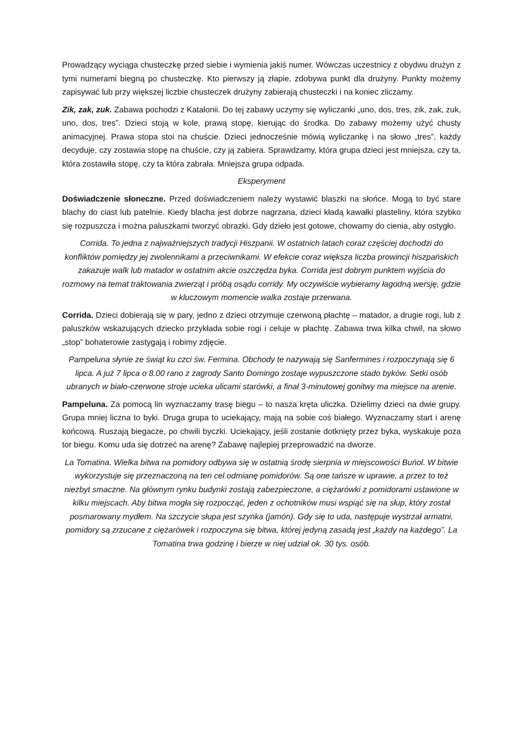Prowadzący wyciąga chusteczkę przed siebie i wymienia jakiś numer. Wówczas uczestnicy z obydwu drużyn z tymi numerami biegną po chusteczkę. Kto pierwszy ją złapie, zdobywa punkt dla drużyny. Punkty możemy zapisywać lub przy większej liczbie chusteczek drużyny zabierają chusteczki i na koniec zliczamy.
Zik, zak, zuk. Zabawa pochodzi z Katalonii. Do tej zabawy uczymy się wyliczanki „uno, dos, tres, zik, zak, zuk, uno, dos, tres”. Dzieci stoją w kole, prawą stopę, kierując do środka. Do zabawy możemy użyć chusty animacyjnej. Prawa stopa stoi na chuście. Dzieci jednocześnie mówią wyliczankę i na słowo „tres”, każdy decyduje, czy zostawia stopę na chuście, czy ją zabiera. Sprawdzamy, która grupa dzieci jest mniejsza, czy ta, która zostawiła stopę, czy ta która zabrała. Mniejsza grupa odpada.
Eksperyment
Doświadczenie słoneczne. Przed doświadczeniem należy wystawić blaszki na słońce. Mogą to być stare blachy do ciast lub patelnie. Kiedy blacha jest dobrze nagrzana, dzieci kładą kawałki plasteliny, która szybko się rozpuszcza i można paluszkami tworzyć obrazki. Gdy dzieło jest gotowe, chowamy do cienia, aby ostygło.
Corrida. To jedna z najważniejszych tradycji Hiszpanii. W ostatnich latach coraz częściej dochodzi do konfliktów pomiędzy jej zwolennikami a przeciwnikami. W efekcie coraz większa liczba prowincji hiszpańskich zakazuje walk lub matador w ostatnim akcie oszczędza byka. Corrida jest dobrym punktem wyjścia do rozmowy na temat traktowania zwierząt i próbą osądu corridy. My oczywiście wybieramy łagodną wersję, gdzie w kluczowym momencie walka zostaje przerwana.
Corrida. Dzieci dobierają się w pary, jedno z dzieci otrzymuje czerwoną płachtę – matador, a drugie rogi, lub z paluszków wskazujących dziecko przykłada sobie rogi i celuje w płachtę. Zabawa trwa kilka chwil, na słowo „stop” bohaterowie zastygają i robimy zdjęcie.
Pampeluna słynie ze świąt ku czci św. Fermina. Obchody te nazywają się Sanfermines i rozpoczynają się 6 lipca. A już 7 lipca o 8.00 rano z zagrody Santo Domingo zostaje wypuszczone stado byków. Setki osób ubranych w biało-czerwone stroje ucieka ulicami starówki, a finał 3-minutowej gonitwy ma miejsce na arenie.
Pampeluna. Za pomocą lin wyznaczamy trasę biegu – to nasza kręta uliczka. Dzielimy dzieci na dwie grupy. Grupa mniej liczna to byki. Druga grupa to uciekający, mają na sobie coś białego. Wyznaczamy start i arenę końcową. Ruszają biegacze, po chwili byczki. Uciekający, jeśli zostanie dotknięty przez byka, wyskakuje poza tor biegu. Komu uda się dotrzeć na arenę? Zabawę najlepiej przeprowadzić na dworze.
La Tomatina. Wielka bitwa na pomidory odbywa się w ostatnią środę sierpnia w miejscowości Buńol. W bitwie wykorzystuje się przeznaczoną na ten cel odmianę pomidorów. Są one tańsze w uprawie, a przez to też niezbyt smaczne. Na głównym rynku budynki zostają zabezpieczone, a ciężarówki z pomidorami ustawione w kilku miejscach. Aby bitwa mogła się rozpocząć, jeden z ochotników musi wspiąć się na słup, który został posmarowany mydłem. Na szczycie słupa jest szynka (jamón). Gdy się to uda, następuje wystrzał armatni, pomidory są zrzucane z ciężarówek i rozpoczyna się bitwa, której jedyną zasadą jest „każdy na każdego”. La Tomatina trwa godzinę i bierze w niej udział ok. 30 tys. osób.